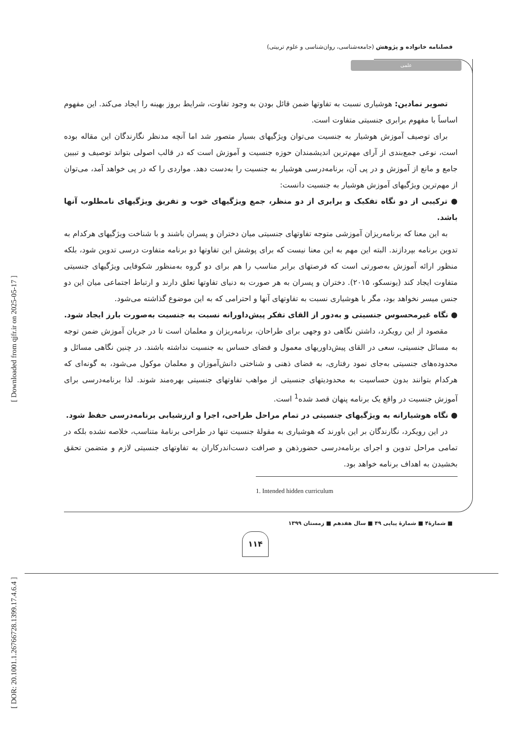فصلنامه خانواده و پژوهش (جامعه‌شناسی، روان‌شناسی و علوم تربیتی)
علمی
[ DOR: 20.1001.1.26766728.1399.17.4.6.4 ] [ Downloaded from qjfr.ir on 2025-05-17 ]
تصویر نمادین: هوشیاری نسبت به تفاوتها ضمن قائل بودن به وجود تفاوت، شرایط بروز بهینه را ایجاد می‌کند. این مفهوم اساساً با مفهوم برابری جنسیتی متفاوت است.
برای توصیف آموزش هوشیار به جنسیت می‌توان ویژگیهای بسیار متصور شد اما آنچه مدنظر نگارندگان این مقاله بوده است، نوعی جمع‌بندی از آرای مهم‌ترین اندیشمندان حوزه جنسیت و آموزش است که در قالب اصولی بتواند توصیف و تبیین جامع و مانع از آموزش و در پی آن، برنامه‌درسی هوشیار به جنسیت را به‌دست دهد. مواردی را که در پی خواهد آمد، می‌توان از مهم‌ترین ویژگیهای آموزش هوشیار به جنسیت دانست:
● ترکیبی از دو نگاه تفکیک و برابری از دو منظر، جمع ویژگیهای خوب و تفریق ویژگیهای نامطلوب آنها باشد.
به این معنا که برنامه‌ریزان آموزشی متوجه تفاوتهای جنسیتی میان دختران و پسران باشند و با شناخت ویژگیهای هرکدام به تدوین برنامه بپردازند. البته این مهم به این معنا نیست که برای پوشش این تفاوتها دو برنامه متفاوت درسی تدوین شود، بلکه منظور ارائه آموزش به‌صورتی است که فرصتهای برابر مناسب را هم برای دو گروه به‌منظور شکوفایی ویژگیهای جنسیتی متفاوت ایجاد کند (یونسکو، ۲۰۱۵). دختران و پسران به هر صورت به دنیای تفاوتها تعلق دارند و ارتباط اجتماعی میان این دو جنس میسر نخواهد بود، مگر با هوشیاری نسبت به تفاوتهای آنها و احترامی که به این موضوع گذاشته می‌شود.
● نگاه غیرمحسوس جنسیتی و به‌دور از القای تفکر پیش‌داورانه نسبت به جنسیت به‌صورت بارز ایجاد شود.
مقصود از این رویکرد، داشتن نگاهی دو وجهی برای طراحان، برنامه‌ریزان و معلمان است تا در جریان آموزش ضمن توجه به مسائل جنسیتی، سعی در القای پیش‌داوریهای معمول و فضای حساس به جنسیت نداشته باشند. در چنین نگاهی مسائل و محدوده‌های جنسیتی به‌جای نمود رفتاری، به فضای ذهنی و شناختی دانش‌آموزان و معلمان موکول می‌شود، به گونه‌ای که هرکدام بتوانند بدون حساسیت به محدودیتهای جنسیتی از مواهب تفاوتهای جنسیتی بهره‌مند شوند. لذا برنامه‌درسی برای آموزش جنسیت در واقع یک برنامه پنهان قصد شده<sup>1</sup> است.
● نگاه هوشیارانه به ویژگیهای جنسیتی در تمام مراحل طراحی، اجرا و ارزشیابی برنامه‌درسی حفظ شود.
در این رویکرد، نگارندگان بر این باورند که هوشیاری به مقولهٔ جنسیت تنها در طراحی برنامهٔ متناسب، خلاصه نشده بلکه در تمامی مراحل تدوین و اجرای برنامه‌درسی حضورذهن و صرافت دست‌اندرکاران به تفاوتهای جنسیتی لازم و متضمن تحقق بخشیدن به اهداف برنامه خواهد بود.
1. Intended hidden curriculum
■ شمارهٔ۴ ■ شمارهٔ پیاپی ۴۹ ■ سال هفدهم ■ زمستان ۱۳۹۹
۱۱۴